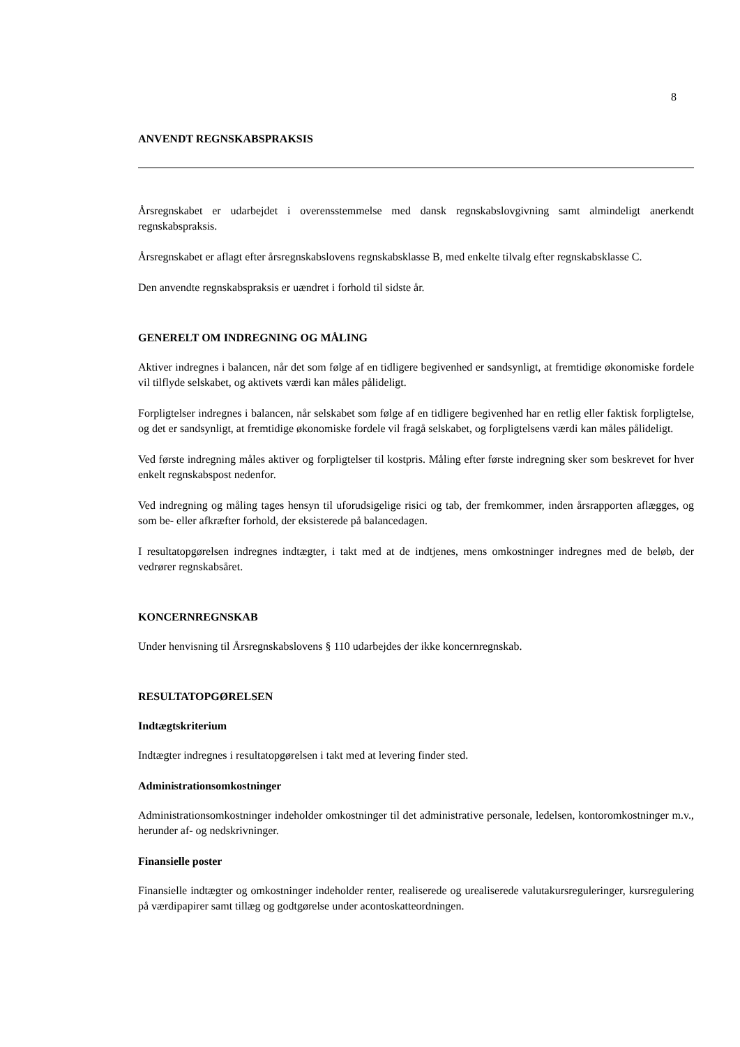8
ANVENDT REGNSKABSPRAKSIS
Årsregnskabet er udarbejdet i overensstemmelse med dansk regnskabslovgivning samt almindeligt anerkendt regnskabspraksis.
Årsregnskabet er aflagt efter årsregnskabslovens regnskabsklasse B, med enkelte tilvalg efter regnskabsklasse C.
Den anvendte regnskabspraksis er uændret i forhold til sidste år.
GENERELT OM INDREGNING OG MÅLING
Aktiver indregnes i balancen, når det som følge af en tidligere begivenhed er sandsynligt, at fremtidige økonomiske fordele vil tilflyde selskabet, og aktivets værdi kan måles pålideligt.
Forpligtelser indregnes i balancen, når selskabet som følge af en tidligere begivenhed har en retlig eller faktisk forpligtelse, og det er sandsynligt, at fremtidige økonomiske fordele vil fragå selskabet, og forpligtelsens værdi kan måles pålideligt.
Ved første indregning måles aktiver og forpligtelser til kostpris. Måling efter første indregning sker som beskrevet for hver enkelt regnskabspost nedenfor.
Ved indregning og måling tages hensyn til uforudsigelige risici og tab, der fremkommer, inden årsrapporten aflægges, og som be- eller afkræfter forhold, der eksisterede på balancedagen.
I resultatopgørelsen indregnes indtægter, i takt med at de indtjenes, mens omkostninger indregnes med de beløb, der vedrører regnskabsåret.
KONCERNREGNSKAB
Under henvisning til Årsregnskabslovens § 110 udarbejdes der ikke koncernregnskab.
RESULTATOPGØRELSEN
Indtægtskriterium
Indtægter indregnes i resultatopgørelsen i takt med at levering finder sted.
Administrationsomkostninger
Administrationsomkostninger indeholder omkostninger til det administrative personale, ledelsen, kontoromkostninger m.v., herunder af- og nedskrivninger.
Finansielle poster
Finansielle indtægter og omkostninger indeholder renter, realiserede og urealiserede valutakurs­reguleringer, kursregulering på værdipapirer samt tillæg og godtgørelse under acontoskatteordningen.